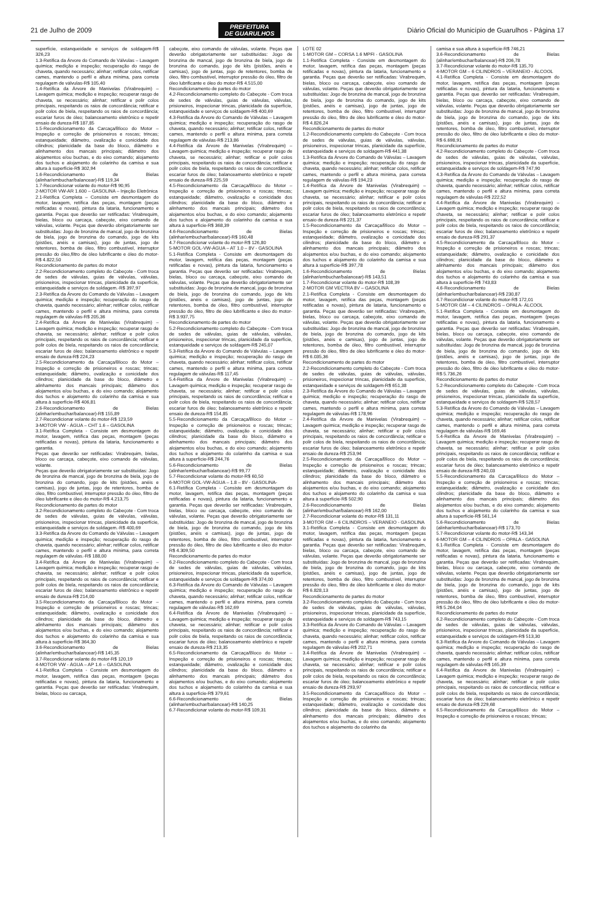21 de Julho de 2009 PREFEITURA
DE GUARULHOS Diário Oficial do Município de Guarulhos - Página 17
superfície, estanqueidade e serviços de soldagem-R$ 326,23
1.3-Retífica da Árvore do Comando de Válvulas – Lavagem química; medição e inspeção; recuperação do rasgo de chaveta, quando necessário; alinhar; retificar colos, retificar cames, mantendo o perfil e altura mínima, para correta regulagem de válvulas-R$ 105,40
1.4-Retífica da Árvore de Manivelas (Virabrequim) – Lavagem química; medição e inspeção; recuperar rasgo de chaveta, se necessário; alinhar; retificar e polir colos principais, respeitando os raios de concordância; retificar e polir colos de biela, respeitando os raios de concordância; escariar furos de óleo; balanceamento eletrônico e repetir ensaio de dureza-R$ 187,85
1.5-Recondicionamento da Carcaça/Bloco do Motor – Inspeção e correção de prisioneiros e roscas; trincas; estanqueidade; diâmetro, ovalização e conicidade dos cilindros; planicidade da base do bloco, diâmetro e alinhamento dos mancais principais; diâmetro dos alojamentos e/ou buchas, e do eixo comando; alojamento dos tuchos e alojamento do colarinho da camisa e sua altura à superfície-R$ 302,94
1.6-Recondicionamento de Bielas (alinhar/embuchar/balancear)-R$ 119,34
1.7-Recondicionar volante do motor-R$ 90,95
2-MOTOR VW-AR 1.600 – GASOLINA – Injeção Eletrônica
2.1-Retífica Completa – Consiste em desmontagem do motor, lavagem, retífica das peças, montagem (peças retificadas e novas), pintura da lataria, funcionamento e garantia. Peças que deverão ser retificadas: Virabrequim, bielas, bloco ou carcaça, cabeçote, eixo comando de válvulas, volante. Peças que deverão obrigatoriamente ser substituídas: Jogo de bronzina de mancal, jogo de bronzina de biela, jogo de bronzina do comando, jogo de kits (pistões, anéis e camisas), jogo de juntas, jogo de retentores, bomba de óleo, filtro combustível, interruptor pressão do óleo,filtro de óleo lubrificante e óleo do motor-R$ 4.822,50
Recondicionamento de partes do motor
2.2-Recondicionamento completo do Cabeçote - Com troca de sedes de válvulas, guias de válvulas, válvulas, prisioneiros, inspecionar trincas, planicidade da superfície, estanqueidade e serviços de soldagem.-R$ 397,97
2.3-Retífica da Árvore do Comando de Válvulas – Lavagem química; medição e inspeção; recuperação do rasgo de chaveta, quando necessário; alinhar; retificar colos, retificar cames, mantendo o perfil e altura mínima, para correta regulagem de válvulas-R$ 205,36
2.4-Retífica da Árvore de Manivelas (Virabrequim) – Lavagem química; medição e inspeção; recuperar rasgo de chaveta, se necessário; alinhar; retificar e polir colos principais, respeitando os raios de concordância; retificar e polir colos de biela, respeitando os raios de concordância; escariar furos de óleo; balanceamento eletrônico e repetir ensaio de dureza-R$ 224,23
2.5-Recondicionamento da Carcaça/Bloco do Motor – Inspeção e correção de prisioneiros e roscas; trincas; estanqueidade; diâmetro, ovalização e conicidade dos cilindros; planicidade da base do bloco, diâmetro e alinhamento dos mancais principais; diâmetro dos alojamentos e/ou buchas, e do eixo comando; alojamento dos tuchos e alojamento do colarinho da camisa e sua altura à superfície-R$ 406,81
2.6-Recondicionamento de Bielas (alinhar/embuchar/balancear)-R$ 155,89
2.7-Recondicionar volante do motor-R$ 123,59
3-MOTOR VW - ÁGUA – CHT 1.6 – GASOLINA
3.1-Retífica Completa - Consiste em desmontagem do motor, lavagem, retífica das peças, montagem (peças retificadas e novas), pintura da lataria, funcionamento e garantia.
Peças que deverão ser retificadas: Virabrequim, bielas, bloco ou carcaça, cabeçote, eixo comando de válvulas, volante.
Peças que deverão obrigatoriamente ser substituídas: Jogo de bronzina de mancal, jogo de bronzina de biela, jogo de bronzina do comando, jogo de kits (pistões, anéis e camisas), jogo de juntas, jogo de retentores, bomba de óleo, filtro combustível, interruptor pressão do óleo, filtro de óleo lubrificante e óleo do motor-R$ 4.213,75
Recondicionamento de partes do motor
3.2-Recondicionamento completo do Cabeçote - Com troca de sedes de válvulas, guias de válvulas, válvulas, prisioneiros, inspecionar trincas, planicidade da superfície, estanqueidade e serviços de soldagem.-R$ 400,69
3.3-Retífica da Árvore do Comando de Válvulas – Lavagem química; medição e inspeção; recuperação do rasgo de chaveta, quando necessário; alinhar; retificar colos, retificar cames, mantendo o perfil e altura mínima, para correta regulagem de válvulas.-R$ 188,00
3.4-Retífica da Árvore de Manivelas (Virabrequim) – Lavagem química; medição e inspeção; recuperar rasgo de chaveta, se necessário; alinhar; retificar e polir colos principais, respeitando os raios de concordância; retificar e polir colos de biela, respeitando os raios de concordância; escariar furos de óleo; balanceamento eletrônico e repetir ensaio de dureza-R$ 214,00
3.5-Recondicionamento da Carcaça/Bloco do Motor – Inspeção e correção de prisioneiros e roscas; trincas; estanqueidade; diâmetro, ovalização e conicidade dos cilindros; planicidade da base do bloco, diâmetro e alinhamento dos mancais principais; diâmetro dos alojamentos e/ou buchas, e do eixo comando; alojamento dos tuchos e alojamento do colarinho da camisa e sua altura à superfície-R$ 364,30
3.6-Recondicionamento de Bielas (alinhar/embuchar/balancear)-R$ 145,35
3.7-Recondicionar volante do motor-R$ 120,19
4-MOTOR VW - ÁGUA – AP 1.6 – GASOLINA
4.1-Retífica Completa - Consiste em desmontagem do motor, lavagem, retífica das peças, montagem (peças retificadas e novas), pintura da lataria, funcionamento e garantia. Peças que deverão ser retificadas: Virabrequim, bielas, bloco ou carcaça,
cabeçote, eixo comando de válvulas, volante. Peças que deverão obrigatoriamente ser substituídas: Jogo de bronzina de mancal, jogo de bronzina de biela, jogo de bronzina do comando, jogo de kits (pistões, anéis e camisas), jogo de juntas, jogo de retentores, bomba de óleo, filtro combustível, interruptor pressão do óleo, filtro de óleo lubrificante e óleo do motor-R$ 4.515,00
Recondicionamento de partes do motor
4.2-Recondicionamento completo do Cabeçote - Com troca de sedes de válvulas, guias de válvulas, válvulas, prisioneiros, inspecionar trincas, planicidade da superfície, estanqueidade e serviços de soldagem-R$ 400,69
4.3-Retífica da Árvore do Comando de Válvulas – Lavagem química; medição e inspeção; recuperação do rasgo de chaveta, quando necessário; alinhar; retificar colos, retificar cames, mantendo o perfil e altura mínima, para correta regulagem de válvulas-R$ 213,86
4.4-Retífica da Árvore de Manivelas (Virabrequim) – Lavagem química; medição e inspeção; recuperar rasgo de chaveta, se necessário; alinhar; retificar e polir colos principais, respeitando os raios de concordância; retificar e polir colos de biela, respeitando os raios de concordância; escariar furos de óleo; balanceamento eletrônico e repetir ensaio de dureza-R$ 225,59
4.5-Recondicionamento da Carcaça/Bloco do Motor – Inspeção e correção de prisioneiros e roscas; trincas; estanqueidade; diâmetro, ovalização e conicidade dos cilindros; planicidade da base do bloco, diâmetro e alinhamento dos mancais principais; diâmetro dos alojamentos e/ou buchas, e do eixo comando; alojamento dos tuchos e alojamento do colarinho da camisa e sua altura à superfície-R$ 368,39
4.6-Recondicionamento de Bielas (alinhar/embuchar/balancear)-R$ 160,48
4.7-Recondicionar volante do motor-R$ 126,80
5-MOTOR GOL-VW-ÁGUA – AT 1.0 – 8V - GASOLINA
5.1-Retífica Completa - Consiste em desmontagem do motor, lavagem, retífica das peças, montagem (peças retificadas e novas), pintura da lataria, funcionamento e garantia. Peças que deverão ser retificadas: Virabrequim, bielas, bloco ou carcaça, cabeçote, eixo comando de válvulas, volante. Peças que deverão obrigatoriamente ser substituídas: Jogo de bronzina de mancal, jogo de bronzina de biela, jogo de bronzina do comando, jogo de kits (pistões, anéis e camisas), jogo de juntas, jogo de retentores, bomba de óleo, filtro combustível, interruptor pressão do óleo, filtro de óleo lubrificante e óleo do motor-R$ 3.937,75
Recondicionamento de partes do motor
5.2-Recondicionamento completo do Cabeçote - Com troca de sedes de válvulas, guias de válvulas, válvulas, prisioneiros, inspecionar trincas, planicidade da superfície, estanqueidade e serviços de soldagem-R$ 245,07
5.3-Retífica da Árvore do Comando de Válvulas – Lavagem química; medição e inspeção; recuperação do rasgo de chaveta, quando necessário; alinhar; retificar colos, retificar cames, mantendo o perfil e altura mínima, para correta regulagem de válvulas-R$ 117,45
5.4-Retífica da Árvore de Manivelas (Virabrequim) – Lavagem química; medição e inspeção; recuperar rasgo de chaveta, se necessário; alinhar; retificar e polir colos principais, respeitando os raios de concordância; retificar e polir colos de biela, respeitando os raios de concordância; escariar furos de óleo; balanceamento eletrônico e repetir ensaio de dureza-R$ 154,85
5.5-Recondicionamento da Carcaça/Bloco do Motor – Inspeção e correção de prisioneiros e roscas; trincas; estanqueidade; diâmetro, ovalização e conicidade dos cilindros; planicidade da base do bloco, diâmetro e alinhamento dos mancais principais; diâmetro dos alojamentos e/ou buchas, e do eixo comando; alojamento dos tuchos e alojamento do colarinho da camisa e sua altura à superfície-R$ 244,76
5.6-Recondicionamento de Bielas (alinhar/embuchar/balancear)-R$ 99,77
5.7-Recondicionar volante do motor-R$ 60,50
6-MOTOR GOL-VW-ÁGUA – 1.8 – 8V - GASOLINA-
6.1-Retífica Completa - Consiste em desmontagem do motor, lavagem, retífica das peças, montagem (peças retificadas e novas), pintura da lataria, funcionamento e garantia. Peças que deverão ser retificadas: Virabrequim, bielas, bloco ou carcaça, cabeçote, eixo comando de válvulas, volante. Peças que deverão obrigatoriamente ser substituídas: Jogo de bronzina de mancal, jogo de bronzina de biela, jogo de bronzina do comando, jogo de kits (pistões, anéis e camisas), jogo de juntas, jogo de retentores, bomba de óleo, filtro combustível, interruptor pressão do óleo, filtro de óleo lubrificante e óleo do motor-R$ 4.309,50
Recondicionamento de partes do motor
6.2-Recondicionamento completo do Cabeçote - Com troca de sedes de válvulas, guias de válvulas, válvulas, prisioneiros, inspecionar trincas, planicidade da superfície, estanqueidade e serviços de soldagem-R$ 374,00
6.3-Retífica da Árvore do Comando de Válvulas – Lavagem química; medição e inspeção; recuperação do rasgo de chaveta, quando necessário; alinhar; retificar colos, retificar cames, mantendo o perfil e altura mínima, para correta regulagem de válvulas-R$ 162,69
6.4-Retífica da Árvore de Manivelas (Virabrequim) – Lavagem química; medição e inspeção; recuperar rasgo de chaveta, se necessário; alinhar; retificar e polir colos principais, respeitando os raios de concordância; retificar e polir colos de biela, respeitando os raios de concordância; escariar furos de óleo; balanceamento eletrônico e repetir ensaio de dureza-R$ 213,35
6.5-Recondicionamento da Carcaça/Bloco do Motor – Inspeção e correção de prisioneiros e roscas; trincas; estanqueidade; diâmetro, ovalização e conicidade dos cilindros; planicidade da base do bloco, diâmetro e alinhamento dos mancais principais; diâmetro dos alojamentos e/ou buchas, e do eixo comando; alojamento dos tuchos e alojamento do colarinho da camisa e sua altura à superfície-R$ 379,61
6.6-Recondicionamento de Bielas (alinhar/embuchar/balancear)-R$ 140,25
6.7-Recondicionar volante do motor-R$ 109,31
LOTE 02
1-MOTOR GM – CORSA 1.6 MPFI - GASOLINA
1.1-Retífica Completa - Consiste em desmontagem do motor, lavagem, retífica das peças, montagem (peças retificadas e novas), pintura da lataria, funcionamento e garantia. Peças que deverão ser retificadas: Virabrequim, bielas, bloco ou carcaça, cabeçote, eixo comando de válvulas, volante. Peças que deverão obrigatoriamente ser substituídas: Jogo de bronzina de mancal, jogo de bronzina de biela, jogo de bronzina do comando, jogo de kits (pistões, anéis e camisas), jogo de juntas, jogo de retentores, bomba de óleo, filtro combustível, interruptor pressão do óleo, filtro de óleo lubrificante e óleo do motor-R$ 4.826,24
Recondicionamento de partes do motor
1.2-Recondicionamento completo do Cabeçote - Com troca de sedes de válvulas, guias de válvulas, válvulas, prisioneiros, inspecionar trincas, planicidade da superfície, estanqueidade e serviços de soldagem-R$ 441,38
1.3-Retífica da Árvore do Comando de Válvulas – Lavagem química; medição e inspeção; recuperação do rasgo de chaveta, quando necessário; alinhar; retificar colos, retificar cames, mantendo o perfil e altura mínima, para correta regulagem de válvulas-R$ 194,23
1.4-Retífica da Árvore de Manivelas (Virabrequim) – Lavagem química; medição e inspeção; recuperar rasgo de chaveta, se necessário; alinhar; retificar e polir colos principais, respeitando os raios de concordância; retificar e polir colos de biela, respeitando os raios de concordância; escariar furos de óleo; balanceamento eletrônico e repetir ensaio de dureza-R$ 221,37
1.5-Recondicionamento da Carcaça/Bloco do Motor – Inspeção e correção de prisioneiros e roscas; trincas; estanqueidade; diâmetro, ovalização e conicidade dos cilindros; planicidade da base do bloco, diâmetro e alinhamento dos mancais principais; diâmetro dos alojamentos e/ou buchas, e do eixo comando; alojamento dos tuchos e alojamento do colarinho da camisa e sua altura à superfície-R$ 397,78
1.6-Recondicionamento de Bielas (alinhar/embuchar/balancear)-R$ 143,51
1.7-Recondicionar volante do motor-R$ 108,39
2-MOTOR GM VECTRA 8V – GASOLINA
2.1-Retífica Completa - Consiste em desmontagem do motor, lavagem, retífica das peças, montagem (peças retificadas e novas), pintura de lataria, funcionamento e garantia. Peças que deverão ser retificadas: Virabrequim, bielas, bloco ou carcaça, cabeçote, eixo comando de válvulas, volante. Peças que deverão obrigatoriamente ser substituídas: Jogo de bronzina de mancal, jogo de bronzina de biela, jogo de bronzina do comando, jogo de kits (pistões, anéis e camisas), jogo de juntas, jogo de retentores, bomba de óleo, filtro combustível, interruptor pressão do óleo, filtro de óleo lubrificante e óleo do motor-R$ 6.035,36
Recondicionamento de partes do motor
2.2-Recondicionamento completo do Cabeçote - Com troca de sedes de válvulas, guias de válvulas, válvulas, prisioneiros, inspecionar trincas, planicidade da superfície, estanqueidade e serviços de soldagem-R$ 651,38
2.3-Retífica da Árvore do Comando de Válvulas – Lavagem química; medição e inspeção; recuperação do rasgo de chaveta, quando necessário; alinhar; retificar colos, retificar cames, mantendo o perfil e altura mínima, para correta regulagem de válvulas-R$ 178,96
2.4-Retífica da Árvore de Manivelas (Virabrequim) – Lavagem química; medição e inspeção; recuperar rasgo de chaveta, se necessário; alinhar; retificar e polir colos principais, respeitando os raios de concordância; retificar e polir colos de biela, respeitando os raios de concordância; escariar furos de óleo; balanceamento eletrônico e repetir ensaio de dureza-R$ 253,94
2.5-Recondicionamento da Carcaça/Bloco do Motor – Inspeção e correção de prisioneiros e roscas; trincas; estanqueidade; diâmetro, ovalização e conicidade dos cilindros; planicidade da base do bloco, diâmetro e alinhamento dos mancais principais; diâmetro dos alojamentos e/ou buchas, e do eixo comando; alojamento dos tuchos e alojamento do colarinho da camisa e sua altura à superfície-R$ 502,90
2.6-Recondicionamento de Bielas (alinhar/embuchar/balancear)-R$ 162,00
2.7-Recondicionar volante do motor-R$ 131,11
3-MOTOR GM – 6 CILINDROS – VERANEIO - GASOLINA
3.1-Retífica Completa - Consiste em desmontagem do motor, lavagem, retífica das peças, montagem (peças retificadas e novas), pintura da lataria, funcionamento e garantia. Peças que deverão ser retificadas: Virabrequim, bielas, bloco ou carcaça, cabeçote, eixo comando de válvulas, volante. Peças que deverão obrigatoriamente ser substituídas: Jogo de bronzina de mancal, jogo de bronzina de biela, jogo de bronzina do comando, jogo de kits (pistões, anéis e camisas), jogo de juntas, jogo de retentores, bomba de óleo, filtro combustível, interruptor pressão do óleo, filtro de óleo lubrificante e óleo do motor-R$ 6.828,13
Recondicionamento de partes do motor
3.2-Recondicionamento completo do Cabeçote - Com troca de sedes de válvulas, guias de válvulas, válvulas, prisioneiros, inspecionar trincas, planicidade da superfície, estanqueidade e serviços de soldagem-R$ 743,15
3.3-Retífica da Árvore do Comando de Válvulas – Lavagem química; medição e inspeção; recuperação do rasgo de chaveta, quando necessário; alinhar; retificar colos, retificar cames, mantendo o perfil e altura mínima, para correta regulagem de válvulas-R$ 202,71
3.4-Retífica da Árvore de Manivelas (Virabrequim) – Lavagem química; medição e inspeção; recuperar rasgo de chaveta, se necessário; alinhar; retificar e polir colos principais, respeitando os raios de concordância; retificar e polir colos de biela, respeitando os raios de concordância; escariar furos de óleo; balanceamento eletrônico e repetir ensaio de dureza-R$ 293,97
3.5-Recondicionamento da Carcaça/Bloco do Motor – Inspeção e correção de prisioneiros e roscas; trincas; estanqueidade; diâmetro, ovalização e conicidade dos cilindros; planicidade da base do bloco, diâmetro e alinhamento dos mancais principais; diâmetro dos alojamentos e/ou buchas, e do eixo comando; alojamento dos tuchos e alojamento do colarinho da
camisa e sua altura à superfície-R$ 746,21
3.6-Recondicionamento de Bielas (alinhar/embuchar/balancear)-R$ 206,78
3.7-Recondicionar volante do motor-R$ 135,70
4-MOTOR GM – 6 CILINDROS – VERANEIO - ÁLCOOL
4.1-Retífica Completa - Consiste em desmontagem do motor, lavagem, retífica das peças, montagem (peças retificadas e novas), pintura da lataria, funcionamento e garantia. Peças que deverão ser retificadas: Virabrequim, bielas, bloco ou carcaça, cabeçote, eixo comando de válvulas, volante. Peças que deverão obrigatoriamente ser substituídas: Jogo de bronzina de mancal, jogo de bronzina de biela, jogo de bronzina do comando, jogo de kits (pistões, anéis e camisas), jogo de juntas, jogo de retentores, bomba de óleo, filtro combustível, interruptor pressão do óleo, filtro de óleo lubrificante e óleo do motor-R$ 6.698,91
Recondicionamento de partes do motor
4.2-Recondicionamento completo do Cabeçote - Com troca de sedes de válvulas, guias de válvulas, válvulas, prisioneiros, inspecionar trincas, planicidade da superfície, estanqueidade e serviços de soldagem-R$ 747,90
4.3-Retífica da Árvore do Comando de Válvulas – Lavagem química; medição e inspeção; recuperação do rasgo de chaveta, quando necessário; alinhar; retificar colos, retificar cames, mantendo o perfil e altura mínima, para correta regulagem de válvulas-R$ 222,52
4.4-Retífica da Árvore de Manivelas (Virabrequim) – Lavagem química; medição e inspeção; recuperar rasgo de chaveta, se necessário; alinhar; retificar e polir colos principais, respeitando os raios de concordância; retificar e polir colos de biela, respeitando os raios de concordância; escariar furos de óleo; balanceamento eletrônico e repetir ensaio de dureza-R$ 291,37
4.5-Recondicionamento da Carcaça/Bloco do Motor – Inspeção e correção de prisioneiros e roscas; trincas; estanqueidade; diâmetro, ovalização e conicidade dos cilindros; planicidade da base do bloco, diâmetro e alinhamento dos mancais principais; diâmetro dos alojamentos e/ou buchas, e do eixo comando; alojamento dos tuchos e alojamento do colarinho da camisa e sua altura à superfície-R$ 743,83
4.6-Recondicionamento de Bielas (alinhar/embuchar/balancear)-R$ 230,87
4.7-Recondicionar volante do motor-R$ 172,01
5-MOTOR GM – 4 CILINDROS – OPALA- ÁLCOOL
5.1-Retífica Completa - Consiste em desmontagem do motor, lavagem, retífica das peças, montagem (peças retificadas e novas), pintura da lataria, funcionamento e garantia. Peças que deverão ser retificadas: Virabrequim, bielas, bloco ou carcaça, cabeçote, eixo comando de válvulas, volante. Peças que deverão obrigatoriamente ser substituídas: Jogo de bronzina de mancal, jogo de bronzina de biela, jogo de bronzina do comando, jogo de kits (pistões, anéis e camisas), jogo de juntas, jogo de retentores, bomba de óleo, filtro combustível, interruptor pressão do óleo, filtro de óleo lubrificante e óleo do motor-R$ 5.736,26
Recondicionamento de partes do motor
5.2-Recondicionamento completo do Cabeçote - Com troca de sedes de válvulas, guias de válvulas, válvulas, prisioneiros, inspecionar trincas, planicidade da superfície, estanqueidade e serviços de soldagem-R$ 528,57
5.3-Retífica da Árvore do Comando de Válvulas – Lavagem química; medição e inspeção; recuperação do rasgo de chaveta, quando necessário; alinhar; retificar colos, retificar cames, mantendo o perfil e altura mínima, para correta regulagem de válvulas-R$ 169,46
5.4-Retífica da Árvore de Manivelas (Virabrequim) – Lavagem química; medição e inspeção; recuperar rasgo de chaveta, se necessário; alinhar; retificar e polir colos principais, respeitando os raios de concordância; retificar e polir colos de biela, respeitando os raios de concordância; escariar furos de óleo; balanceamento eletrônico e repetir ensaio de dureza-R$ 240,03
5.5-Recondicionamento da Carcaça/Bloco do Motor – Inspeção e correção de prisioneiros e roscas; trincas; estanqueidade; diâmetro, ovalização e conicidade dos cilindros; planicidade da base do bloco, diâmetro e alinhamento dos mancais principais; diâmetro dos alojamentos e/ou buchas, e do eixo comando; alojamento dos tuchos e alojamento do colarinho da camisa e sua altura à superfície-R$ 561,14
5.6-Recondicionamento de Bielas (alinhar/embuchar/balancear)-R$ 173,70
5.7-Recondicionar volante do motor-R$ 143,34
6-MOTOR GM – 4 CILINDROS – OPALA - GASOLINA
6.1-Retífica Completa - Consiste em desmontagem do motor, lavagem, retífica das peças, montagem (peças retificadas e novas), pintura da lataria, funcionamento e garantia. Peças que deverão ser retificadas: Virabrequim, bielas, bloco ou carcaça, cabeçote, eixo comando de válvulas, volante. Peças que deverão obrigatoriamente ser substituídas: Jogo de bronzina de mancal, jogo de bronzina de biela, jogo de bronzina do comando, jogo de kits (pistões, anéis e camisas), jogo de juntas, jogo de retentores, bomba de óleo, filtro combustível, interruptor pressão do óleo, filtro de óleo lubrificante e óleo do motor-R$ 5.264,04
Recondicionamento de partes do motor
6.2-Recondicionamento completo do Cabeçote - Com troca de sedes de válvulas, guias de válvulas, válvulas, prisioneiros, inspecionar trincas, planicidade da superfície, estanqueidade e serviços de soldagem-R$ 513,30
6.3-Retífica da Árvore do Comando de Válvulas – Lavagem química; medição e inspeção; recuperação do rasgo de chaveta, quando necessário; alinhar; retificar colos, retificar cames, mantendo o perfil e altura mínima, para correta regulagem de válvulas-R$ 165,39
6.4-Retífica da Árvore de Manivelas (Virabrequim) – Lavagem química; medição e inspeção; recuperar rasgo de chaveta, se necessário; alinhar; retificar e polir colos principais, respeitando os raios de concordância; retificar e polir colos de biela, respeitando os raios de concordância; escariar furos de óleo; balanceamento eletrônico e repetir ensaio de dureza-R$ 229,68
6.5-Recondicionamento da Carcaça/Bloco do Motor – Inspeção e correção de prisioneiros e roscas; trincas;